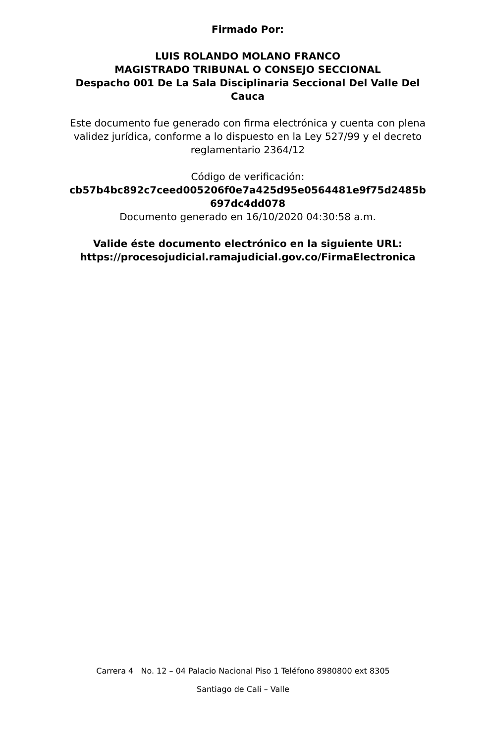Firmado Por:
LUIS ROLANDO MOLANO FRANCO
MAGISTRADO TRIBUNAL O CONSEJO SECCIONAL
Despacho 001 De La Sala Disciplinaria Seccional Del Valle Del Cauca
Este documento fue generado con firma electrónica y cuenta con plena validez jurídica, conforme a lo dispuesto en la Ley 527/99 y el decreto reglamentario 2364/12
Código de verificación:
cb57b4bc892c7ceed005206f0e7a425d95e0564481e9f75d2485b 697dc4dd078
Documento generado en 16/10/2020 04:30:58 a.m.
Valide éste documento electrónico en la siguiente URL:
https://procesojudicial.ramajudicial.gov.co/FirmaElectronica
Carrera 4 No. 12 – 04 Palacio Nacional Piso 1 Teléfono 8980800 ext 8305
Santiago de Cali – Valle